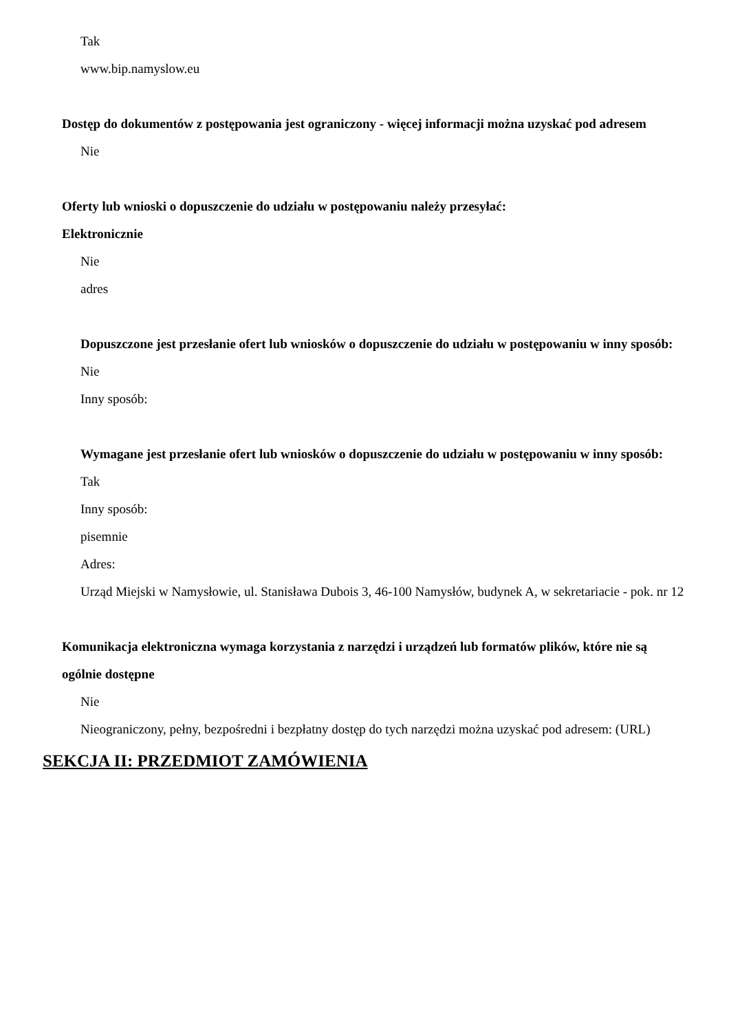Tak
www.bip.namyslow.eu
Dostęp do dokumentów z postępowania jest ograniczony - więcej informacji można uzyskać pod adresem
Nie
Oferty lub wnioski o dopuszczenie do udziału w postępowaniu należy przesyłać:
Elektronicznie
Nie
adres
Dopuszczone jest przesłanie ofert lub wniosków o dopuszczenie do udziału w postępowaniu w inny sposób:
Nie
Inny sposób:
Wymagane jest przesłanie ofert lub wniosków o dopuszczenie do udziału w postępowaniu w inny sposób:
Tak
Inny sposób:
pisemnie
Adres:
Urząd Miejski w Namysłowie, ul. Stanisława Dubois 3, 46-100 Namysłów, budynek A, w sekretariacie - pok. nr 12
Komunikacja elektroniczna wymaga korzystania z narzędzi i urządzeń lub formatów plików, które nie są ogólnie dostępne
Nie
Nieograniczony, pełny, bezpośredni i bezpłatny dostęp do tych narzędzi można uzyskać pod adresem: (URL)
SEKCJA II: PRZEDMIOT ZAMÓWIENIA